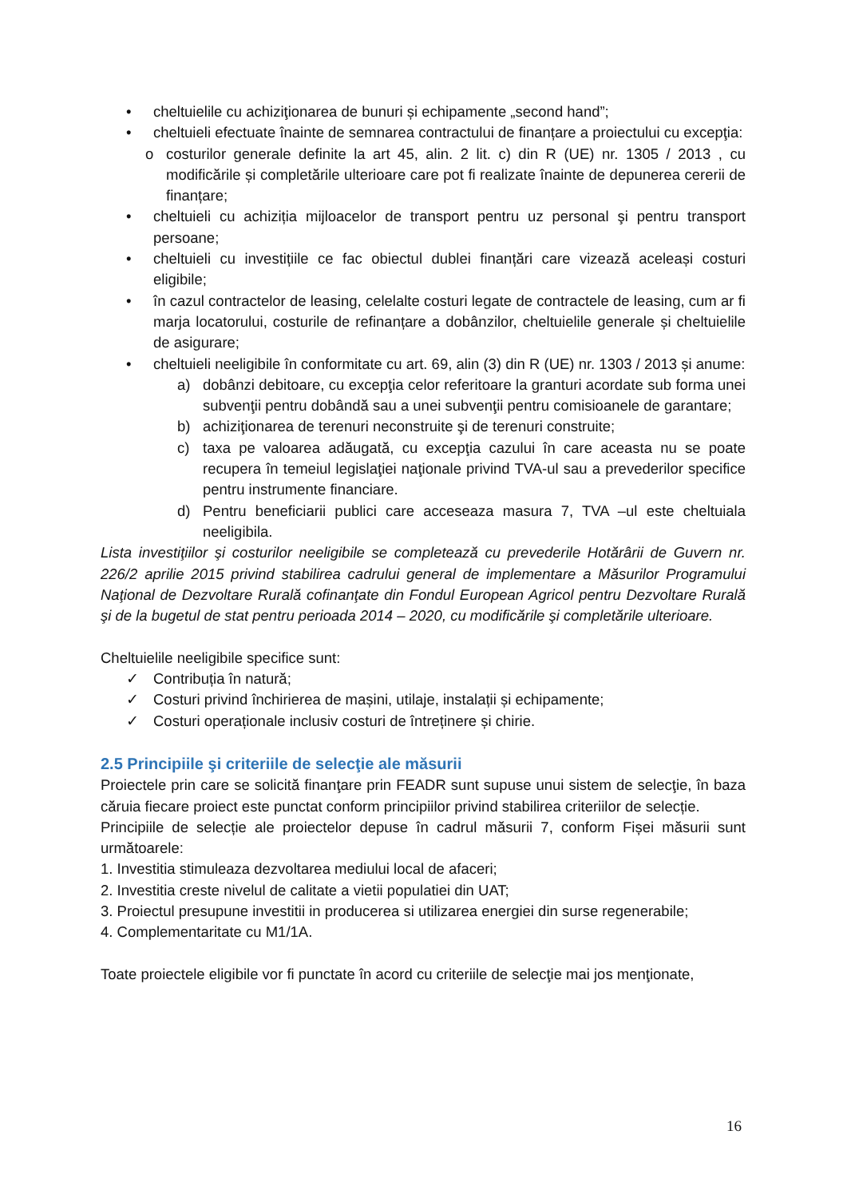• cheltuielile cu achiziţionarea de bunuri și echipamente „second hand”;
• cheltuieli efectuate înainte de semnarea contractului de finanțare a proiectului cu excepţia:
o costurilor generale definite la art 45, alin. 2 lit. c) din R (UE) nr. 1305 / 2013 , cu modificările și completările ulterioare care pot fi realizate înainte de depunerea cererii de finanțare;
• cheltuieli cu achiziția mijloacelor de transport pentru uz personal şi pentru transport persoane;
• cheltuieli cu investițiile ce fac obiectul dublei finanțări care vizează aceleași costuri eligibile;
• în cazul contractelor de leasing, celelalte costuri legate de contractele de leasing, cum ar fi marja locatorului, costurile de refinanțare a dobânzilor, cheltuielile generale și cheltuielile de asigurare;
• cheltuieli neeligibile în conformitate cu art. 69, alin (3) din R (UE) nr. 1303 / 2013 și anume:
a) dobânzi debitoare, cu excepţia celor referitoare la granturi acordate sub forma unei subvenţii pentru dobândă sau a unei subvenţii pentru comisioanele de garantare;
b) achiziţionarea de terenuri neconstruite şi de terenuri construite;
c) taxa pe valoarea adăugată, cu excepţia cazului în care aceasta nu se poate recupera în temeiul legislaţiei naţionale privind TVA-ul sau a prevederilor specifice pentru instrumente financiare.
d) Pentru beneficiarii publici care acceseaza masura 7, TVA –ul este cheltuiala neeligibila.
Lista investiţiilor şi costurilor neeligibile se completează cu prevederile Hotărârii de Guvern nr. 226/2 aprilie 2015 privind stabilirea cadrului general de implementare a Măsurilor Programului Naţional de Dezvoltare Rurală cofinanţate din Fondul European Agricol pentru Dezvoltare Rurală şi de la bugetul de stat pentru perioada 2014 – 2020, cu modificările şi completările ulterioare.
Cheltuielile neeligibile specifice sunt:
✓ Contribuția în natură;
✓ Costuri privind închirierea de mașini, utilaje, instalații și echipamente;
✓ Costuri operaționale inclusiv costuri de întreținere și chirie.
2.5 Principiile şi criteriile de selecţie ale măsurii
Proiectele prin care se solicită finanţare prin FEADR sunt supuse unui sistem de selecţie, în baza căruia fiecare proiect este punctat conform principiilor privind stabilirea criteriilor de selecție.
Principiile de selecție ale proiectelor depuse în cadrul măsurii 7, conform Fișei măsurii sunt următoarele:
1. Investitia stimuleaza dezvoltarea mediului local de afaceri;
2. Investitia creste nivelul de calitate a vietii populatiei din UAT;
3. Proiectul presupune investitii in producerea si utilizarea energiei din surse regenerabile;
4. Complementaritate cu M1/1A.
Toate proiectele eligibile vor fi punctate în acord cu criteriile de selecţie mai jos menţionate,
16